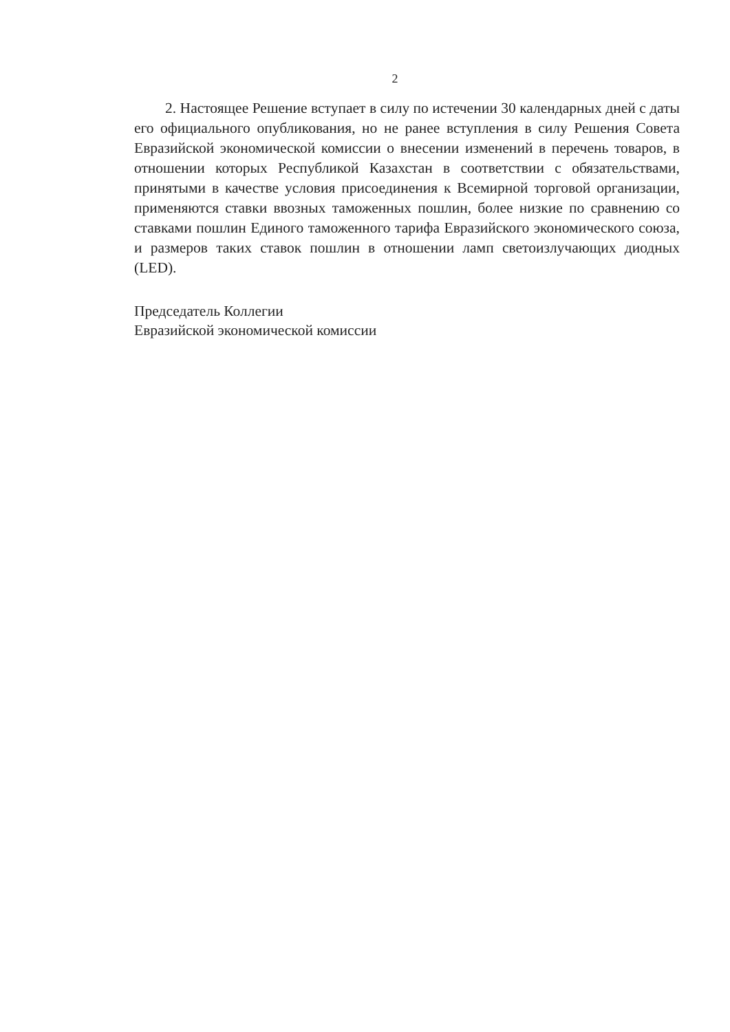2
2. Настоящее Решение вступает в силу по истечении 30 календарных дней с даты его официального опубликования, но не ранее вступления в силу Решения Совета Евразийской экономической комиссии о внесении изменений в перечень товаров, в отношении которых Республикой Казахстан в соответствии с обязательствами, принятыми в качестве условия присоединения к Всемирной торговой организации, применяются ставки ввозных таможенных пошлин, более низкие по сравнению со ставками пошлин Единого таможенного тарифа Евразийского экономического союза, и размеров таких ставок пошлин в отношении ламп светоизлучающих диодных (LED).
Председатель Коллегии
Евразийской экономической комиссии